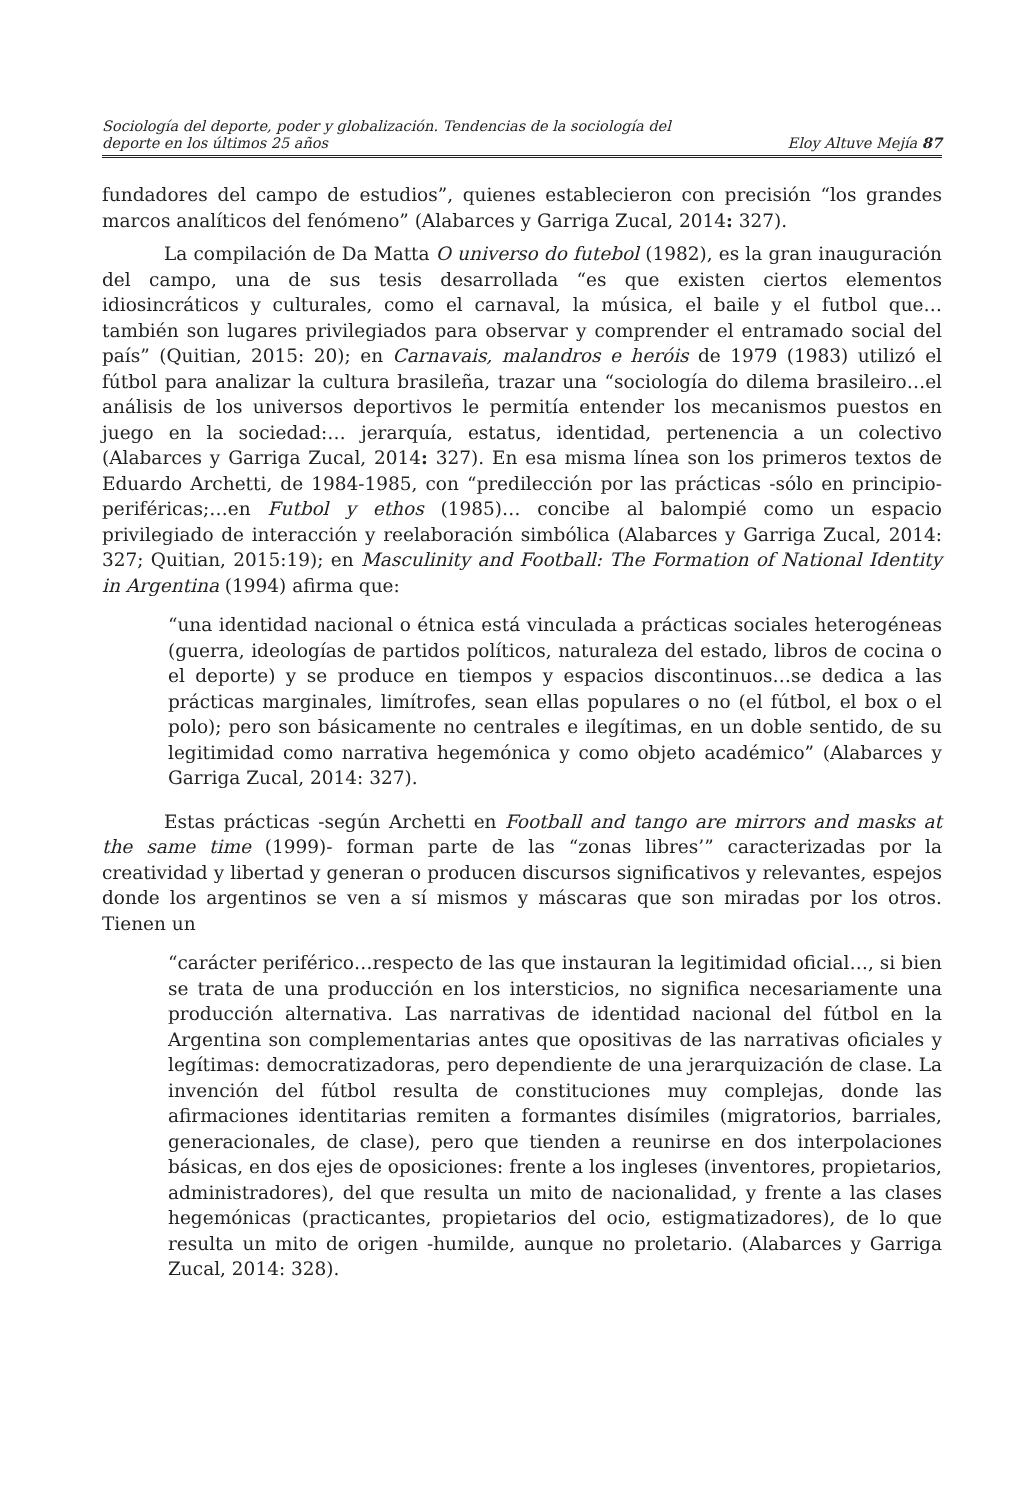Sociología del deporte, poder y globalización. Tendencias de la sociología del
deporte en los últimos 25 años
Eloy Altuve Mejía 87
fundadores del campo de estudios”, quienes establecieron con precisión “los grandes marcos analíticos del fenómeno” (Alabarces y Garriga Zucal, 2014: 327).
La compilación de Da Matta O universo do futebol (1982), es la gran inauguración del campo, una de sus tesis desarrollada “es que existen ciertos elementos idiosincráticos y culturales, como el carnaval, la música, el baile y el futbol que…también son lugares privilegiados para observar y comprender el entramado social del país” (Quitian, 2015: 20); en Carnavais, malandros e heróis de 1979 (1983) utilizó el fútbol para analizar la cultura brasileña, trazar una “sociología do dilema brasileiro…el análisis de los universos deportivos le permitía entender los mecanismos puestos en juego en la sociedad:… jerarquía, estatus, identidad, pertenencia a un colectivo (Alabarces y Garriga Zucal, 2014: 327). En esa misma línea son los primeros textos de Eduardo Archetti, de 1984-1985, con “predilección por las prácticas -sólo en principio- periféricas;…en Futbol y ethos (1985)… concibe al balompié como un espacio privilegiado de interacción y reelaboración simbólica (Alabarces y Garriga Zucal, 2014: 327; Quitian, 2015:19); en Masculinity and Football: The Formation of National Identity in Argentina (1994) afirma que:
“una identidad nacional o étnica está vinculada a prácticas sociales heterogéneas (guerra, ideologías de partidos políticos, naturaleza del estado, libros de cocina o el deporte) y se produce en tiempos y espacios discontinuos…se dedica a las prácticas marginales, limítrofes, sean ellas populares o no (el fútbol, el box o el polo); pero son básicamente no centrales e ilegítimas, en un doble sentido, de su legitimidad como narrativa hegemónica y como objeto académico” (Alabarces y Garriga Zucal, 2014: 327).
Estas prácticas -según Archetti en Football and tango are mirrors and masks at the same time (1999)- forman parte de las “zonas libres’” caracterizadas por la creatividad y libertad y generan o producen discursos significativos y relevantes, espejos donde los argentinos se ven a sí mismos y máscaras que son miradas por los otros. Tienen un
“carácter periférico…respecto de las que instauran la legitimidad oficial…, si bien se trata de una producción en los intersticios, no significa necesariamente una producción alternativa. Las narrativas de identidad nacional del fútbol en la Argentina son complementarias antes que opositivas de las narrativas oficiales y legítimas: democratizadoras, pero dependiente de una jerarquización de clase. La invención del fútbol resulta de constituciones muy complejas, donde las afirmaciones identitarias remiten a formantes disímiles (migratorios, barriales, generacionales, de clase), pero que tienden a reunirse en dos interpolaciones básicas, en dos ejes de oposiciones: frente a los ingleses (inventores, propietarios, administradores), del que resulta un mito de nacionalidad, y frente a las clases hegemónicas (practicantes, propietarios del ocio, estigmatizadores), de lo que resulta un mito de origen -humilde, aunque no proletario. (Alabarces y Garriga Zucal, 2014: 328).